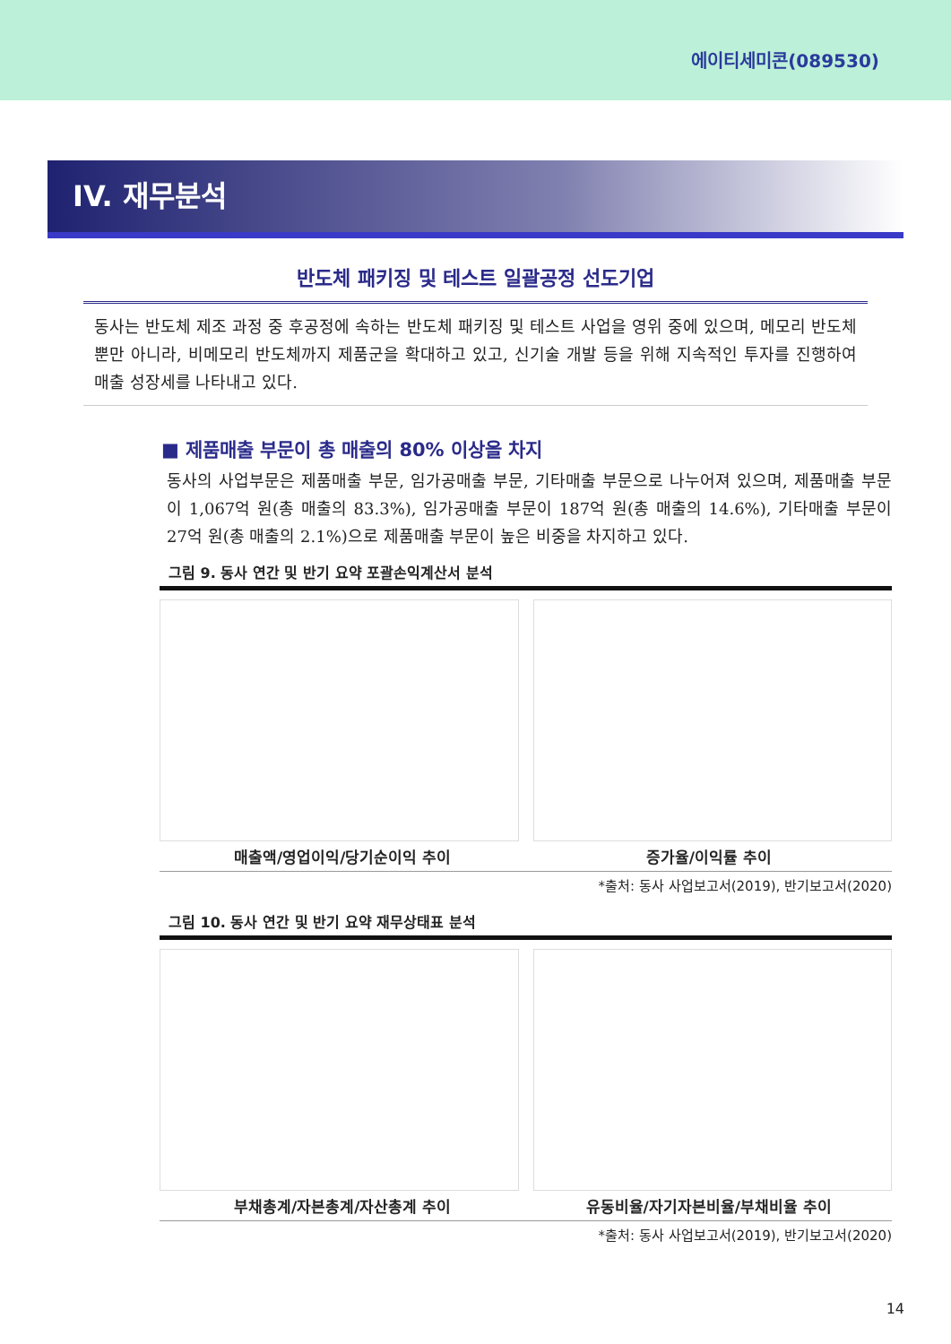에이티세미콘(089530)
IV. 재무분석
반도체 패키징 및 테스트 일괄공정 선도기업
동사는 반도체 제조 과정 중 후공정에 속하는 반도체 패키징 및 테스트 사업을 영위 중에 있으며, 메모리 반도체뿐만 아니라, 비메모리 반도체까지 제품군을 확대하고 있고, 신기술 개발 등을 위해 지속적인 투자를 진행하여 매출 성장세를 나타내고 있다.
■ 제품매출 부문이 총 매출의 80% 이상을 차지
동사의 사업부문은 제품매출 부문, 임가공매출 부문, 기타매출 부문으로 나누어져 있으며, 제품매출 부문이 1,067억 원(총 매출의 83.3%), 임가공매출 부문이 187억 원(총 매출의 14.6%), 기타매출 부문이 27억 원(총 매출의 2.1%)으로 제품매출 부문이 높은 비중을 차지하고 있다.
그림 9. 동사 연간 및 반기 요약 포괄손익계산서 분석
매출액/영업이익/당기순이익 추이 증가율/이익률 추이
*출처: 동사 사업보고서(2019), 반기보고서(2020)
그림 10. 동사 연간 및 반기 요약 재무상태표 분석
부채총계/자본총계/자산총계 추이 유동비율/자기자본비율/부채비율 추이
*출처: 동사 사업보고서(2019), 반기보고서(2020)
14